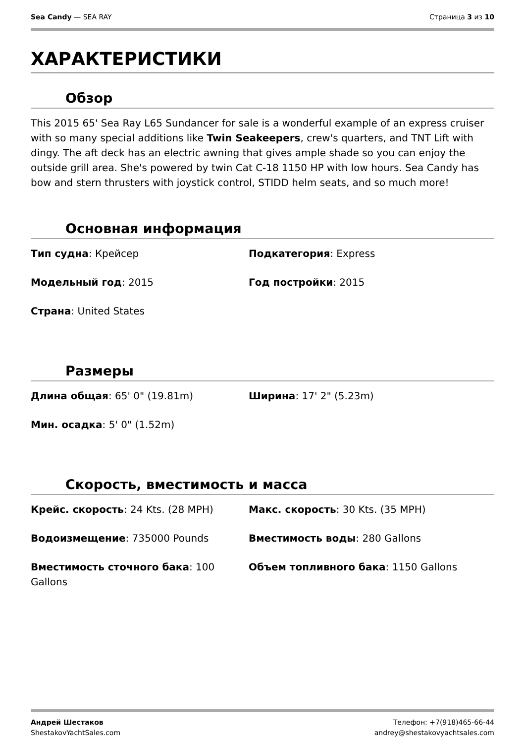Sea Candy — SEA RAY Страница 3 из 10
ХАРАКТЕРИСТИКИ
Обзор
This 2015 65' Sea Ray L65 Sundancer for sale is a wonderful example of an express cruiser with so many special additions like Twin Seakeepers, crew's quarters, and TNT Lift with dingy. The aft deck has an electric awning that gives ample shade so you can enjoy the outside grill area. She's powered by twin Cat C-18 1150 HP with low hours. Sea Candy has bow and stern thrusters with joystick control, STIDD helm seats, and so much more!
Основная информация
Тип судна: Крейсер
Подкатегория: Express
Модельный год: 2015
Год постройки: 2015
Страна: United States
Размеры
Длина общая: 65' 0" (19.81m)
Ширина: 17' 2" (5.23m)
Мин. осадка: 5' 0" (1.52m)
Скорость, вместимость и масса
Крейс. скорость: 24 Kts. (28 MPH)
Макс. скорость: 30 Kts. (35 MPH)
Водоизмещение: 735000 Pounds
Вместимость воды: 280 Gallons
Вместимость сточного бака: 100 Gallons
Объем топливного бака: 1150 Gallons
Андрей Шестаков
ShestakovYachtSales.com
Телефон: +7(918)465-66-44
andrey@shestakovyachtsales.com